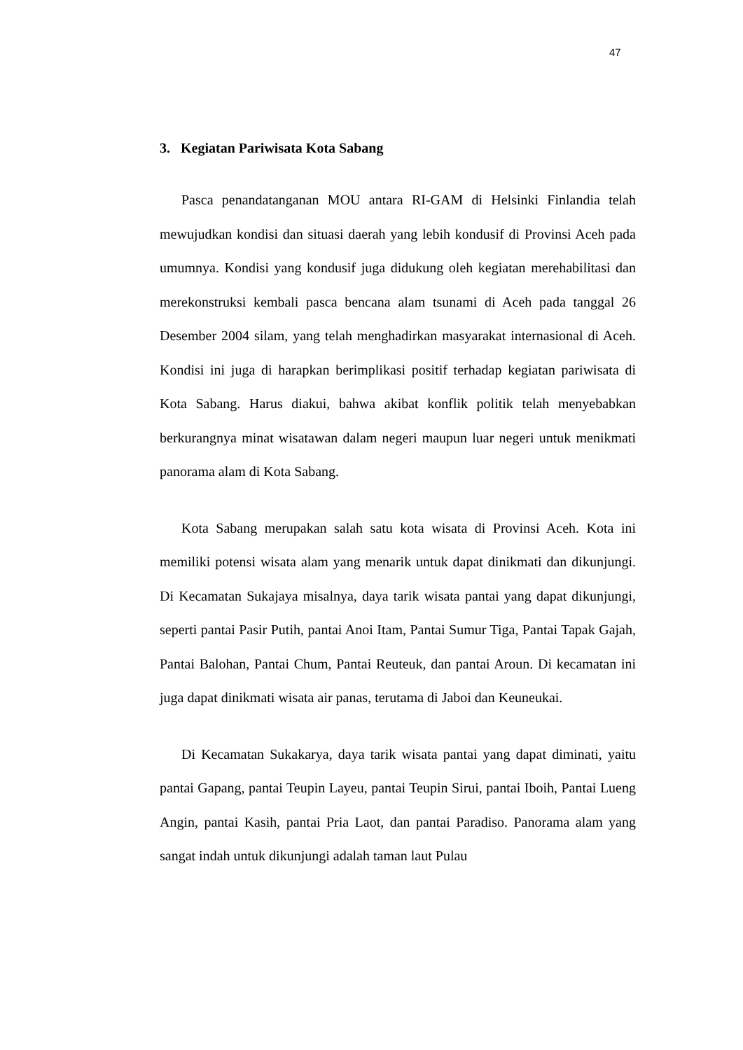47
3. Kegiatan Pariwisata Kota Sabang
Pasca penandatanganan MOU antara RI-GAM di Helsinki Finlandia telah mewujudkan kondisi dan situasi daerah yang lebih kondusif di Provinsi Aceh pada umumnya. Kondisi yang kondusif juga didukung oleh kegiatan merehabilitasi dan merekonstruksi kembali pasca bencana alam tsunami di Aceh pada tanggal 26 Desember 2004 silam, yang telah menghadirkan masyarakat internasional di Aceh. Kondisi ini juga di harapkan berimplikasi positif terhadap kegiatan pariwisata di Kota Sabang. Harus diakui, bahwa akibat konflik politik telah menyebabkan berkurangnya minat wisatawan dalam negeri maupun luar negeri untuk menikmati panorama alam di Kota Sabang.
Kota Sabang merupakan salah satu kota wisata di Provinsi Aceh. Kota ini memiliki potensi wisata alam yang menarik untuk dapat dinikmati dan dikunjungi. Di Kecamatan Sukajaya misalnya, daya tarik wisata pantai yang dapat dikunjungi, seperti pantai Pasir Putih, pantai Anoi Itam, Pantai Sumur Tiga, Pantai Tapak Gajah, Pantai Balohan, Pantai Chum, Pantai Reuteuk, dan pantai Aroun. Di kecamatan ini juga dapat dinikmati wisata air panas, terutama di Jaboi dan Keuneukai.
Di Kecamatan Sukakarya, daya tarik wisata pantai yang dapat diminati, yaitu pantai Gapang, pantai Teupin Layeu, pantai Teupin Sirui, pantai Iboih, Pantai Lueng Angin, pantai Kasih, pantai Pria Laot, dan pantai Paradiso. Panorama alam yang sangat indah untuk dikunjungi adalah taman laut Pulau